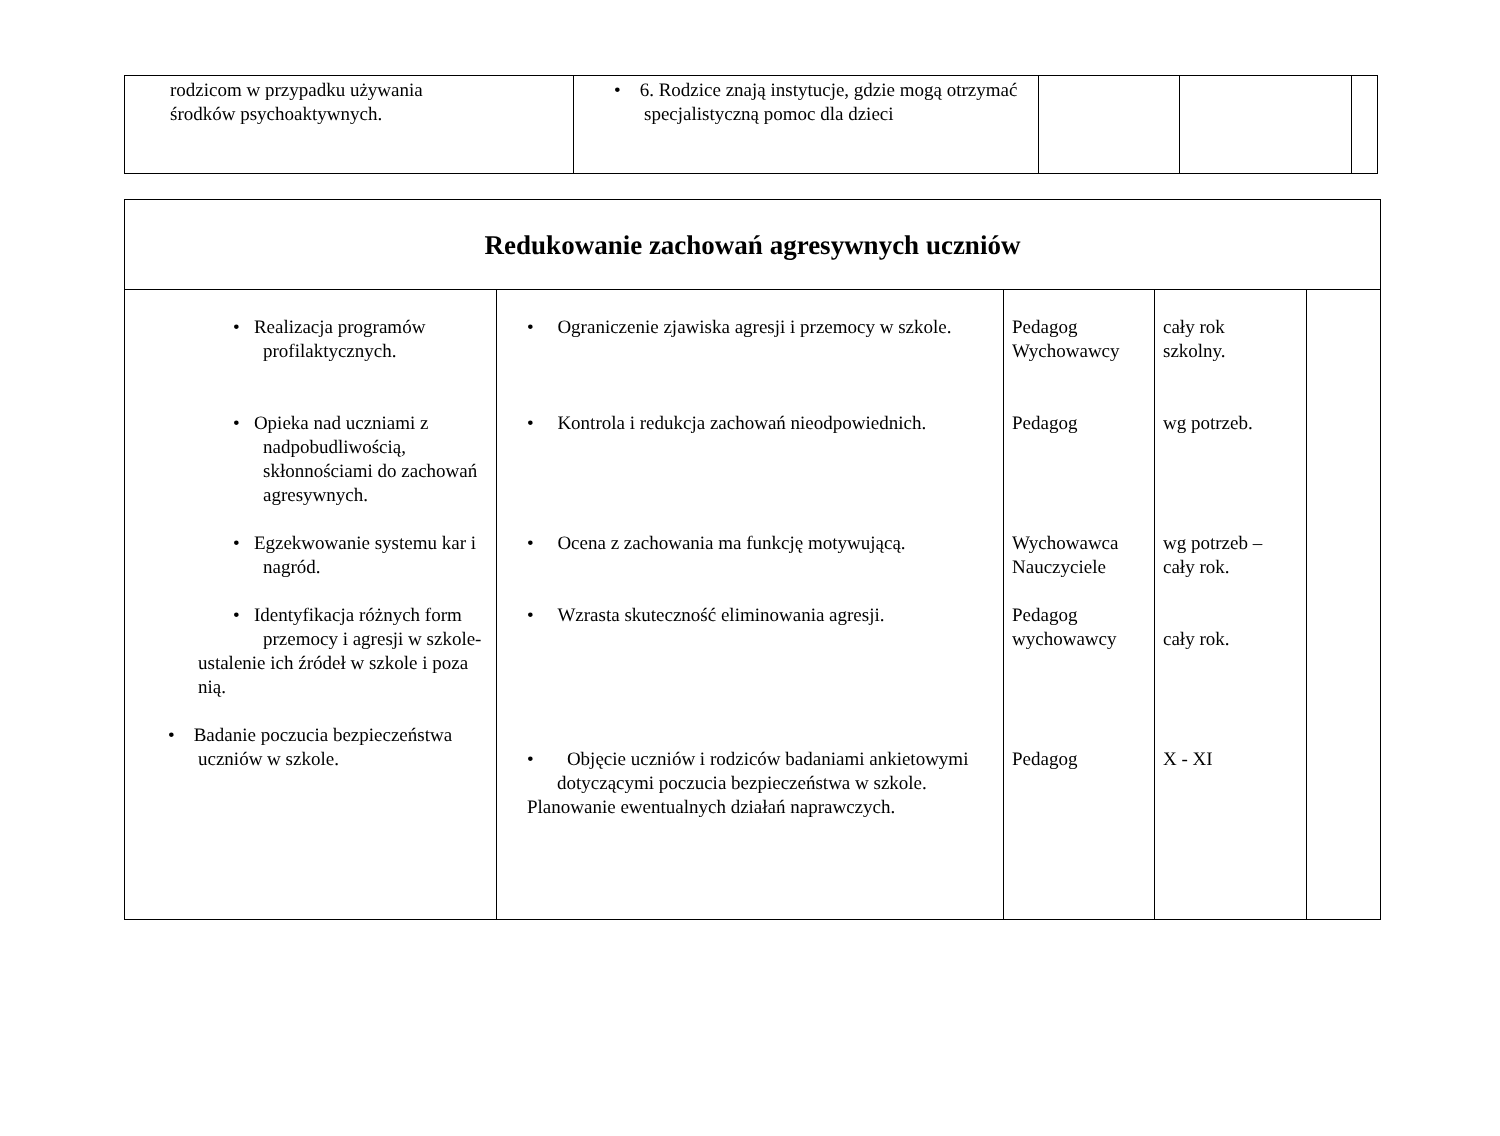| rodzicom w przypadku używania środków psychoaktywnych. | • 6. Rodzice znają instytucje, gdzie mogą otrzymać specjalistyczną pomoc dla dzieci | | | |
| Redukowanie zachowań agresywnych uczniów | | | | |
| • Realizacja programów profilaktycznych. • Opieka nad uczniami z nadpobudliwością, skłonnościami do zachowań agresywnych. • Egzekwowanie systemu kar i nagród. • Identyfikacja różnych form przemocy i agresji w szkole- ustalenie ich źródeł w szkole i poza nią. • Badanie poczucia bezpieczeństwa uczniów w szkole. | • Ograniczenie zjawiska agresji i przemocy w szkole. • Kontrola i redukcja zachowań nieodpowiednich. • Ocena z zachowania ma funkcję motywującą. • Wzrasta skuteczność eliminowania agresji. • Objęcie uczniów i rodziców badaniami ankietowymi dotyczącymi poczucia bezpieczeństwa w szkole. Planowanie ewentualnych działań naprawczych. | Pedagog Wychowawcy Pedagog Wychowawca Nauczyciele Pedagog wychowawcy Pedagog | cały rok szkolny. wg potrzeb. wg potrzeb – cały rok. cały rok. X - XI | |